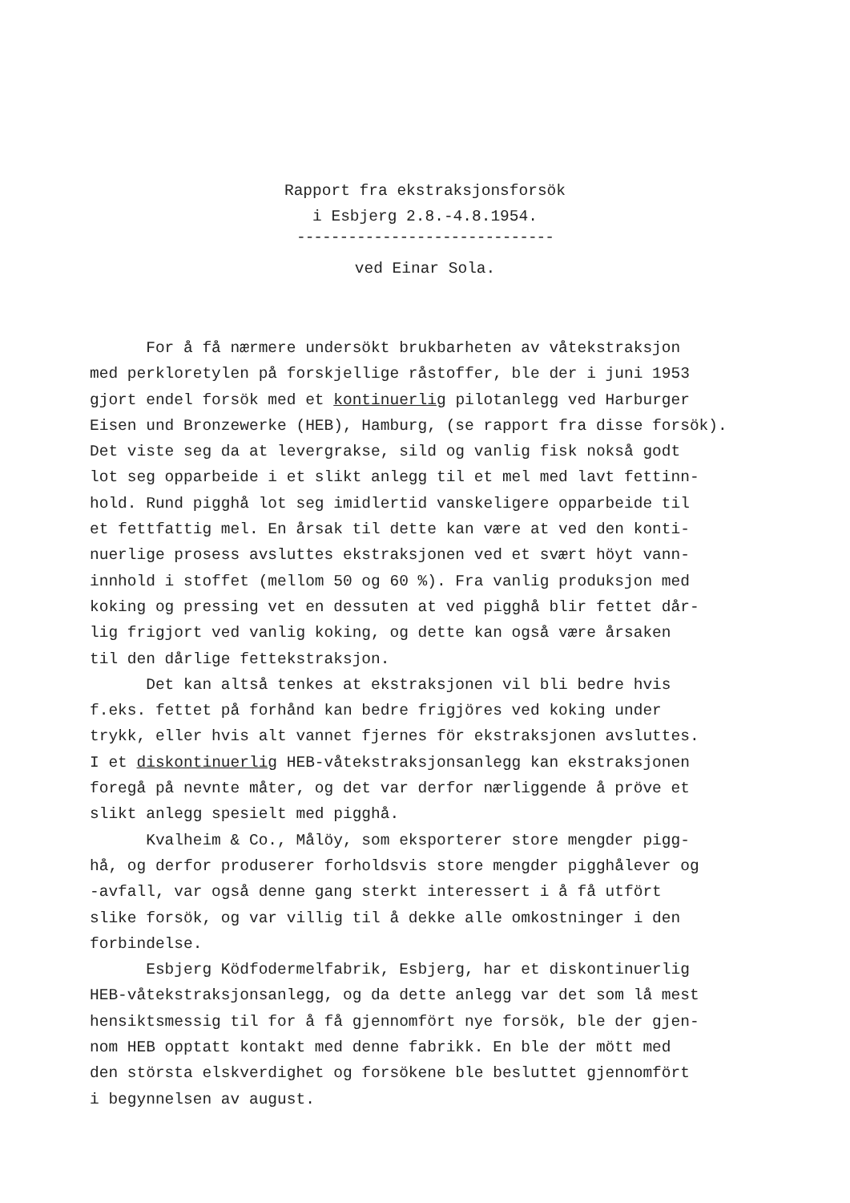Rapport fra ekstraksjonsforsök
i Esbjerg 2.8.-4.8.1954.
------------------------------
ved Einar Sola.
For å få nærmere undersökt brukbarheten av våtekstraksjon med perkloretylen på forskjellige råstoffer, ble der i juni 1953 gjort endel forsök med et kontinuerlig pilotanlegg ved Harburger Eisen und Bronzewerke (HEB), Hamburg, (se rapport fra disse forsök). Det viste seg da at levergrakse, sild og vanlig fisk nokså godt lot seg opparbeide i et slikt anlegg til et mel med lavt fettinn- hold. Rund pigghå lot seg imidlertid vanskeligere opparbeide til et fettfattig mel. En årsak til dette kan være at ved den konti- nuerlige prosess avsluttes ekstraksjonen ved et svært höyt vann- innhold i stoffet (mellom 50 og 60 %). Fra vanlig produksjon med koking og pressing vet en dessuten at ved pigghå blir fettet dår- lig frigjort ved vanlig koking, og dette kan også være årsaken til den dårlige fettekstraksjon. Det kan altså tenkes at ekstraksjonen vil bli bedre hvis f.eks. fettet på forhånd kan bedre frigjöres ved koking under trykk, eller hvis alt vannet fjernes för ekstraksjonen avsluttes. I et diskontinuerlig HEB-våtekstraksjonsanlegg kan ekstraksjonen foregå på nevnte måter, og det var derfor nærliggende å pröve et slikt anlegg spesielt med pigghå. Kvalheim & Co., Målöy, som eksporterer store mengder pigg- hå, og derfor produserer forholdsvis store mengder pigghålever og -avfall, var også denne gang sterkt interessert i å få utfört slike forsök, og var villig til å dekke alle omkostninger i den forbindelse. Esbjerg Ködfodermelfabrik, Esbjerg, har et diskontinuerlig HEB-våtekstraksjonsanlegg, og da dette anlegg var det som lå mest hensiktsmessig til for å få gjennomfört nye forsök, ble der gjen- nom HEB opptatt kontakt med denne fabrikk. En ble der mött med den största elskverdighet og forsökene ble besluttet gjennomfört i begynnelsen av august.